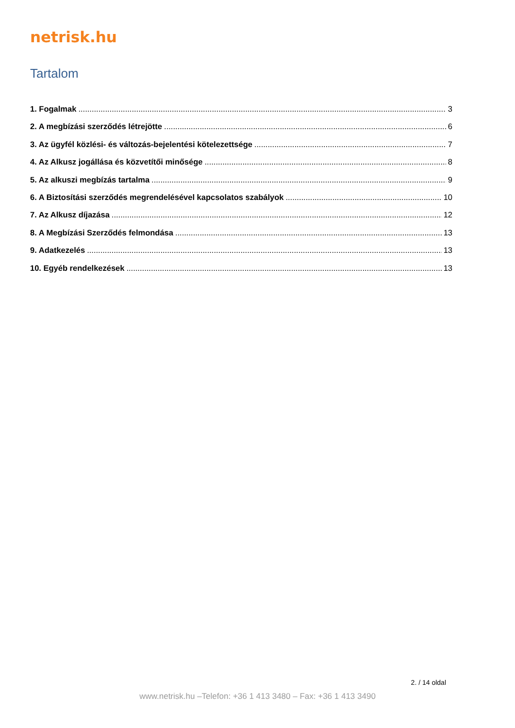netrisk.hu
Tartalom
1. Fogalmak 3
2. A megbízási szerződés létrejötte 6
3. Az ügyfél közlési- és változás-bejelentési kötelezettsége 7
4. Az Alkusz jogállása és közvetítői minősége 8
5. Az alkuszi megbízás tartalma 9
6. A Biztosítási szerződés megrendelésével kapcsolatos szabályok 10
7. Az Alkusz díjazása 12
8. A Megbízási Szerződés felmondása 13
9. Adatkezelés 13
10. Egyéb rendelkezések 13
2. / 14 oldal
www.netrisk.hu –Telefon: +36 1 413 3480 – Fax: +36 1 413 3490